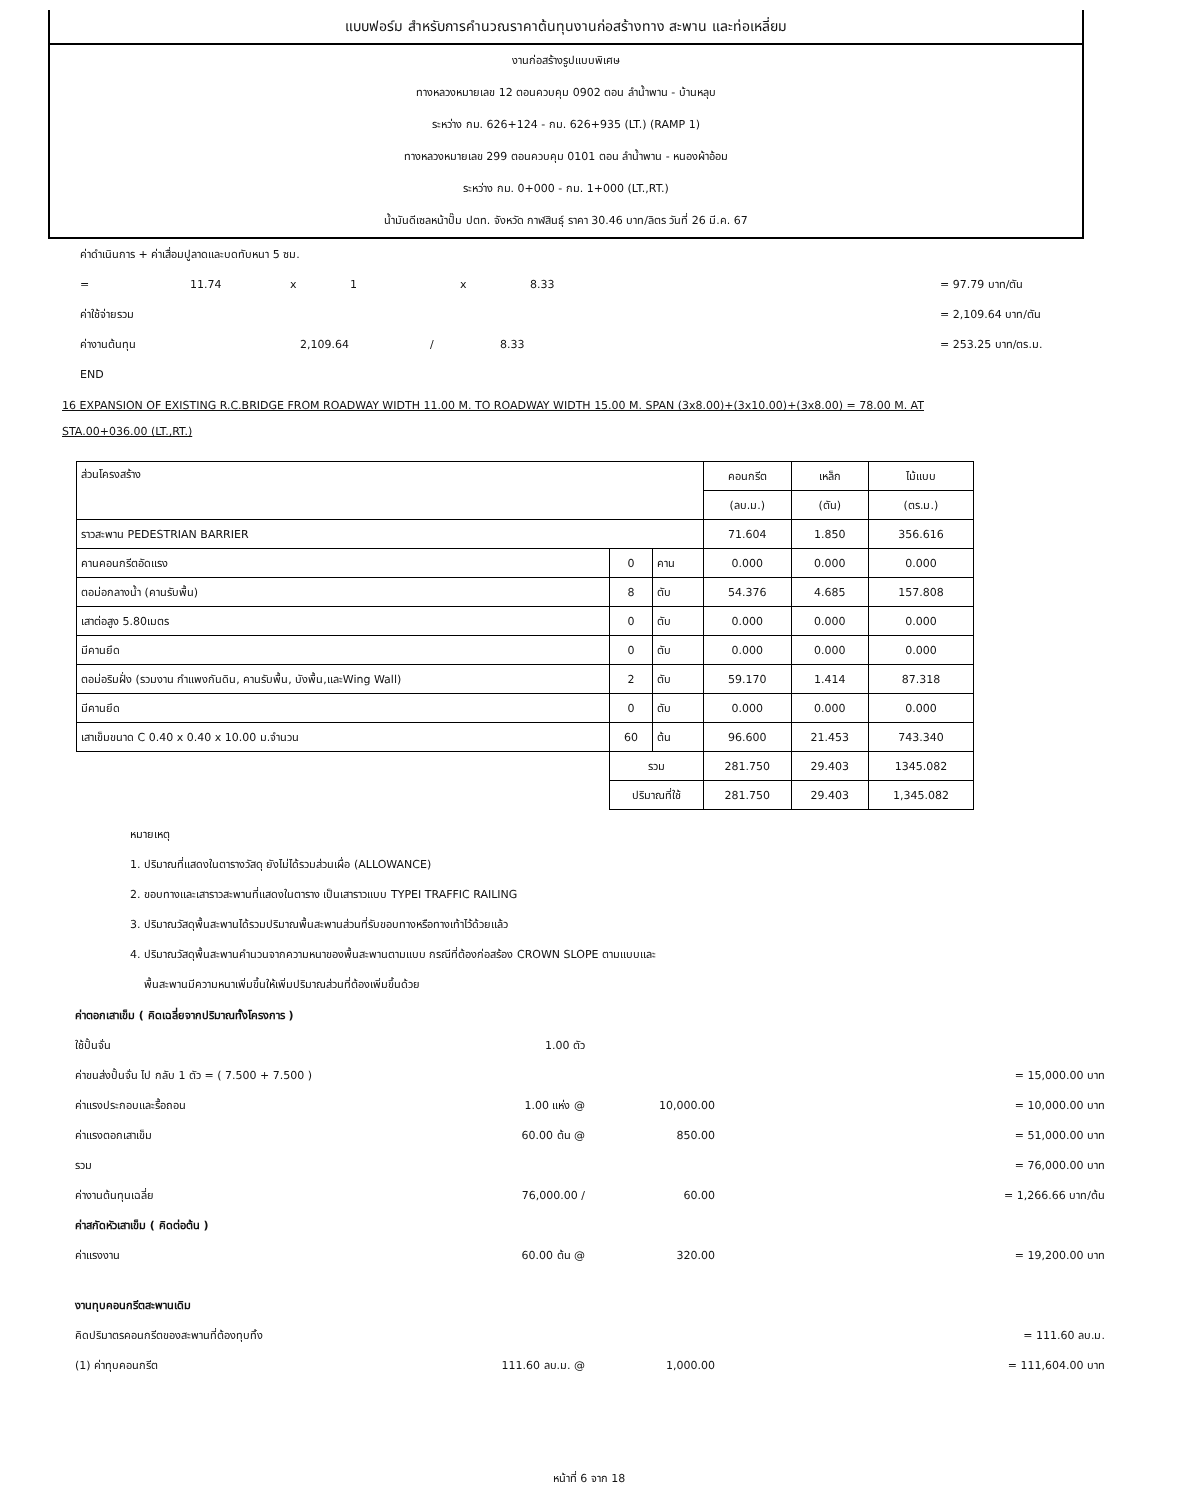แบบฟอร์ม สำหรับการคำนวณราคาต้นทุนงานก่อสร้างทาง สะพาน และท่อเหลี่ยม
งานก่อสร้างรูปแบบพิเศษ
ทางหลวงหมายเลข 12 ตอนควบคุม 0902 ตอน ลำน้ำพาน - บ้านหลุบ
ระหว่าง กม. 626+124 - กม. 626+935 (LT.) (RAMP 1)
ทางหลวงหมายเลข 299 ตอนควบคุม 0101 ตอน ลำน้ำพาน - หนองผ้าอ้อม
ระหว่าง กม. 0+000 - กม. 1+000 (LT.,RT.)
น้ำมันดีเซลหน้าปั๊ม ปตท. จังหวัด กาฬสินธุ์ ราคา 30.46 บาท/ลิตร วันที่ 26 มี.ค. 67
ค่าดำเนินการ + ค่าเสื่อมปูลาดและบดทับหนา 5 ซม.
= 11.74 x 1 x 8.33 = 97.79 บาท/ตัน
ค่าใช้จ่ายรวม = 2,109.64 บาท/ตัน
ค่างานต้นทุน 2,109.64 / 8.33 = 253.25 บาท/ตร.ม.
END
16 EXPANSION OF EXISTING R.C.BRIDGE FROM ROADWAY WIDTH 11.00 M. TO ROADWAY WIDTH 15.00 M. SPAN (3x8.00)+(3x10.00)+(3x8.00) = 78.00 M. AT
STA.00+036.00 (LT.,RT.)
| ส่วนโครงสร้าง | | | คอนกรีต | เหล็ก | ไม้แบบ |
| | | | (ลบ.ม.) | (ตัน) | (ตร.ม.) |
| ราวสะพาน PEDESTRIAN BARRIER | | | 71.604 | 1.850 | 356.616 |
| คานคอนกรีตอัดแรง | 0 | คาน | 0.000 | 0.000 | 0.000 |
| ตอม่อกลางน้ำ (คานรับพื้น) | 8 | ตับ | 54.376 | 4.685 | 157.808 |
| เสาต่อสูง 5.80เมตร | 0 | ตับ | 0.000 | 0.000 | 0.000 |
| มีคานยึด | 0 | ตับ | 0.000 | 0.000 | 0.000 |
| ตอม่อริมฝั่ง (รวมงาน กำแพงกันดิน, คานรับพื้น, บังพื้น,และWing Wall) | 2 | ตับ | 59.170 | 1.414 | 87.318 |
| มีคานยึด | 0 | ตับ | 0.000 | 0.000 | 0.000 |
| เสาเข็มขนาด C 0.40 x 0.40 x 10.00 ม.จำนวน | 60 | ต้น | 96.600 | 21.453 | 743.340 |
| | รวม | | 281.750 | 29.403 | 1345.082 |
| | ปริมาณที่ใช้ | | 281.750 | 29.403 | 1,345.082 |
หมายเหตุ
1. ปริมาณที่แสดงในตารางวัสดุ ยังไม่ได้รวมส่วนเผื่อ (ALLOWANCE)
2. ขอบทางและเสาราวสะพานที่แสดงในตาราง เป็นเสาราวแบบ TYPEI TRAFFIC RAILING
3. ปริมาณวัสดุพื้นสะพานได้รวมปริมาณพื้นสะพานส่วนที่รับขอบทางหรือทางเท้าไว้ด้วยแล้ว
4. ปริมาณวัสดุพื้นสะพานคำนวนจากความหนาของพื้นสะพานตามแบบ กรณีที่ต้องก่อสร้อง CROWN SLOPE ตามแบบและ
พื้นสะพานมีความหนาเพิ่มขึ้นให้เพิ่มปริมาณส่วนที่ต้องเพิ่มขึ้นด้วย
ค่าตอกเสาเข็ม ( คิดเฉลี่ยจากปริมาณทั้งโครงการ )
ใช้ปั้นจั่น 1.00 ตัว
ค่าขนส่งปั้นจั่น ไป กลับ 1 ตัว = ( 7.500 + 7.500 ) = 15,000.00 บาท
ค่าแรงประกอบและรื้อถอน 1.00 แห่ง @ 10,000.00 = 10,000.00 บาท
ค่าแรงตอกเสาเข็ม 60.00 ต้น @ 850.00 = 51,000.00 บาท
รวม = 76,000.00 บาท
ค่างานต้นทุนเฉลี่ย 76,000.00 / 60.00 = 1,266.66 บาท/ต้น
ค่าสกัดหัวเสาเข็ม ( คิดต่อต้น )
ค่าแรงงาน 60.00 ต้น @ 320.00 = 19,200.00 บาท
งานทุบคอนกรีตสะพานเดิม
คิดปริมาตรคอนกรีตของสะพานที่ต้องทุบทิ้ง = 111.60 ลบ.ม.
(1) ค่าทุบคอนกรีต 111.60 ลบ.ม. @ 1,000.00 = 111,604.00 บาท
หน้าที่ 6 จาก 18